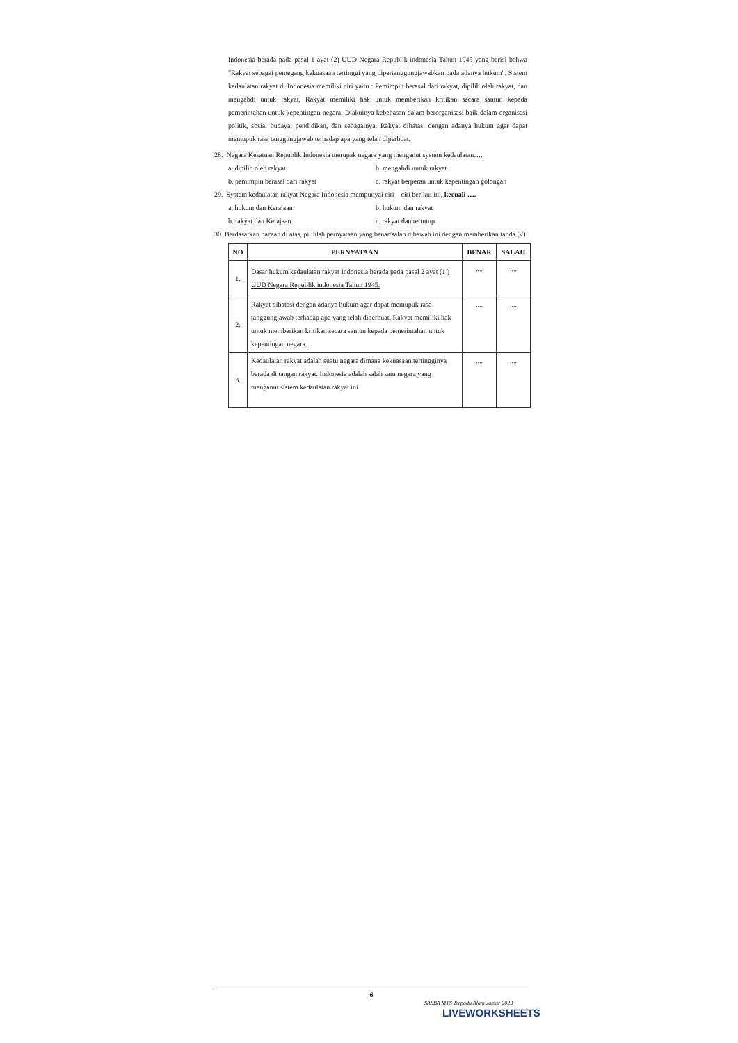Indonesia berada pada pasal 1 ayat (2) UUD Negara Republik indonesia Tahun 1945 yang berisi bahwa "Rakyat sebagai pemegang kekuasaan tertinggi yang dipertanggungjawabkan pada adanya hukum". Sistem kedaulatan rakyat di Indonesia memiliki ciri yaitu : Pemimpin berasal dari rakyat, dipilih oleh rakyat, dan mengabdi untuk rakyat, Rakyat memiliki hak untuk memberikan kritikan secara santun kepada pemerintahan untuk kepentingan negara. Diakuinya kebebasan dalam berorganisasi baik dalam organisasi politik, sosial budaya, pendidikan, dan sebagainya. Rakyat dibatasi dengan adanya hukum agar dapat memupuk rasa tanggungjawab terhadap apa yang telah diperbuat.
28. Negara Kesatuan Republik Indonesia merupak negara yang menganut system kedaulatan….
a. dipilih oleh rakyat b. mengabdi untuk rakyat
b. pemimpin berasal dari rakyat c. rakyat berperan untuk kepentingan golongan
29. System kedaulatan rakyat Negara Indonesia mempunyai ciri – ciri berikut ini, kecuali ….
a. hukum dan Kerajaan b. hukum dan rakyat
b. rakyat dan Kerajaan c. rakyat dan tertutup
30. Berdasarkan bacaan di atas, pilihlah pernyataan yang benar/salah dibawah ini dengan memberikan tanda (√)
| NO | PERNYATAAN | BENAR | SALAH |
| --- | --- | --- | --- |
| 1. | Dasar hukum kedaulatan rakyat Indonesia berada pada pasal 2 ayat (1 ) UUD Negara Republik indonesia Tahun 1945. | .... | .... |
| 2. | Rakyat dibatasi dengan adanya hukum agar dapat memupuk rasa tanggungjawab terhadap apa yang telah diperbuat. Rakyat memiliki hak untuk memberikan kritikan secara santun kepada pemerintahan untuk kepentingan negara. | .... | .... |
| 3. | Kedaulatan rakyat adalah suatu negara dimana kekuasaan tertingginya berada di tangan rakyat. Indonesia adalah salah satu negara yang menganut sistem kedaulatan rakyat ini | .... | .... |
6
SASBA MTS Terpadu Alam Jamur 2023
LIVEWORKSHEETS